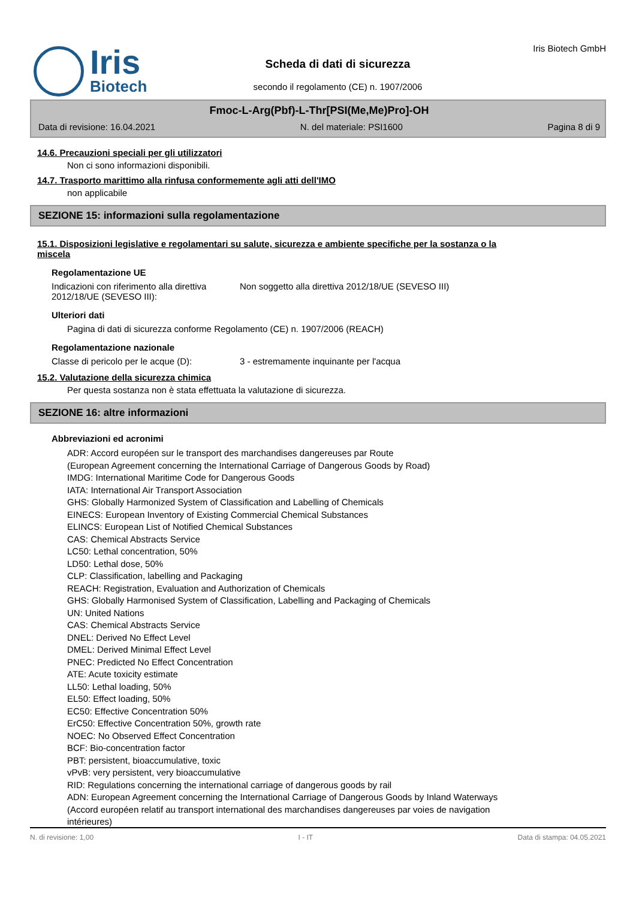Iris
Biotech
Scheda di dati di sicurezza
secondo il regolamento (CE) n. 1907/2006
Iris Biotech GmbH
Fmoc-L-Arg(Pbf)-L-Thr[PSI(Me,Me)Pro]-OH
Data di revisione: 16.04.2021 N. del materiale: PSI1600 Pagina 8 di 9
14.6. Precauzioni speciali per gli utilizzatori
Non ci sono informazioni disponibili.
14.7. Trasporto marittimo alla rinfusa conformemente agli atti dell'IMO
non applicabile
SEZIONE 15: informazioni sulla regolamentazione
15.1. Disposizioni legislative e regolamentari su salute, sicurezza e ambiente specifiche per la sostanza o la miscela
Regolamentazione UE
Indicazioni con riferimento alla direttiva 2012/18/UE (SEVESO III):
Non soggetto alla direttiva 2012/18/UE (SEVESO III)
Ulteriori dati
Pagina di dati di sicurezza conforme Regolamento (CE) n. 1907/2006 (REACH)
Regolamentazione nazionale
Classe di pericolo per le acque (D):
3 - estremamente inquinante per l'acqua
15.2. Valutazione della sicurezza chimica
Per questa sostanza non è stata effettuata la valutazione di sicurezza.
SEZIONE 16: altre informazioni
Abbreviazioni ed acronimi
ADR: Accord européen sur le transport des marchandises dangereuses par Route
(European Agreement concerning the International Carriage of Dangerous Goods by Road)
IMDG: International Maritime Code for Dangerous Goods
IATA: International Air Transport Association
GHS: Globally Harmonized System of Classification and Labelling of Chemicals
EINECS: European Inventory of Existing Commercial Chemical Substances
ELINCS: European List of Notified Chemical Substances
CAS: Chemical Abstracts Service
LC50: Lethal concentration, 50%
LD50: Lethal dose, 50%
CLP: Classification, labelling and Packaging
REACH: Registration, Evaluation and Authorization of Chemicals
GHS: Globally Harmonised System of Classification, Labelling and Packaging of Chemicals
UN: United Nations
CAS: Chemical Abstracts Service
DNEL: Derived No Effect Level
DMEL: Derived Minimal Effect Level
PNEC: Predicted No Effect Concentration
ATE: Acute toxicity estimate
LL50: Lethal loading, 50%
EL50: Effect loading, 50%
EC50: Effective Concentration 50%
ErC50: Effective Concentration 50%, growth rate
NOEC: No Observed Effect Concentration
BCF: Bio-concentration factor
PBT: persistent, bioaccumulative, toxic
vPvB: very persistent, very bioaccumulative
RID: Regulations concerning the international carriage of dangerous goods by rail
ADN: European Agreement concerning the International Carriage of Dangerous Goods by Inland Waterways
(Accord européen relatif au transport international des marchandises dangereuses par voies de navigation
intérieures)
N. di revisione: 1,00 I - IT Data di stampa: 04.05.2021